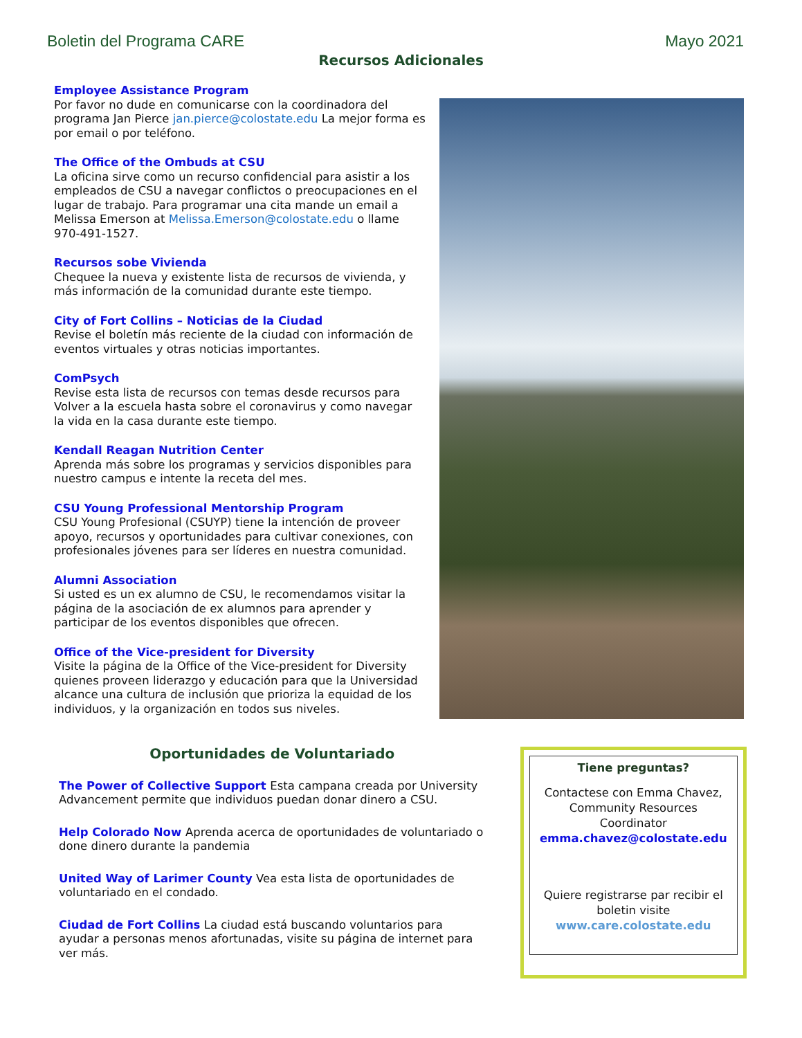Boletin del Programa CARE Mayo 2021
Recursos Adicionales
Employee Assistance Program
Por favor no dude en comunicarse con la coordinadora del programa Jan Pierce jan.pierce@colostate.edu La mejor forma es por email o por teléfono.
The Office of the Ombuds at CSU
La oficina sirve como un recurso confidencial para asistir a los empleados de CSU a navegar conflictos o preocupaciones en el lugar de trabajo. Para programar una cita mande un email a Melissa Emerson at Melissa.Emerson@colostate.edu o llame 970-491-1527.
Recursos sobe Vivienda
Chequee la nueva y existente lista de recursos de vivienda, y más información de la comunidad durante este tiempo.
City of Fort Collins – Noticias de la Ciudad
Revise el boletín más reciente de la ciudad con información de eventos virtuales y otras noticias importantes.
ComPsych
Revise esta lista de recursos con temas desde recursos para Volver a la escuela hasta sobre el coronavirus y como navegar la vida en la casa durante este tiempo.
Kendall Reagan Nutrition Center
Aprenda más sobre los programas y servicios disponibles para nuestro campus e intente la receta del mes.
CSU Young Professional Mentorship Program
CSU Young Profesional (CSUYP) tiene la intención de proveer apoyo, recursos y oportunidades para cultivar conexiones, con profesionales jóvenes para ser líderes en nuestra comunidad.
Alumni Association
Si usted es un ex alumno de CSU, le recomendamos visitar la página de la asociación de ex alumnos para aprender y participar de los eventos disponibles que ofrecen.
Office of the Vice-president for Diversity
Visite la página de la Office of the Vice-president for Diversity quienes proveen liderazgo y educación para que la Universidad alcance una cultura de inclusión que prioriza la equidad de los individuos, y la organización en todos sus niveles.
Oportunidades de Voluntariado
The Power of Collective Support Esta campana creada por University Advancement permite que individuos puedan donar dinero a CSU.
Help Colorado Now Aprenda acerca de oportunidades de voluntariado o done dinero durante la pandemia
United Way of Larimer County Vea esta lista de oportunidades de voluntariado en el condado.
Ciudad de Fort Collins La ciudad está buscando voluntarios para ayudar a personas menos afortunadas, visite su página de internet para ver más.
Tiene preguntas?
Contactese con Emma Chavez, Community Resources Coordinator
emma.chavez@colostate.edu
Quiere registrarse par recibir el boletin visite
www.care.colostate.edu